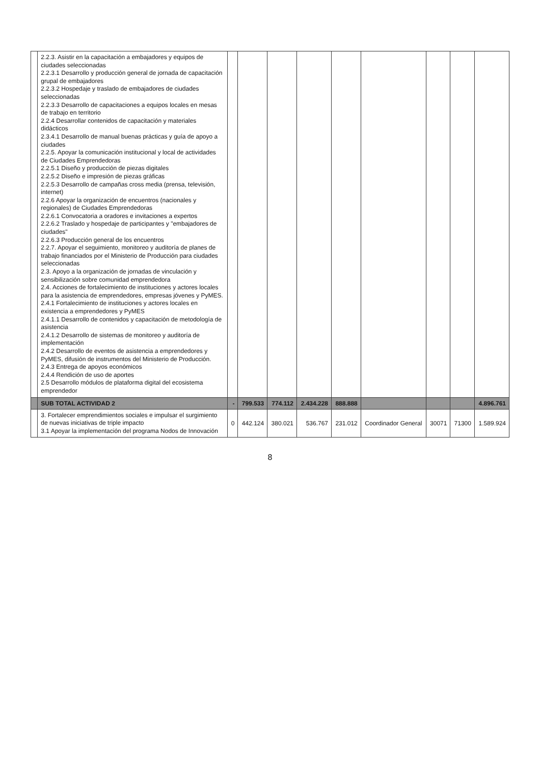| | 2.2.3. Asistir en la capacitación a embajadores y equipos de ciudades seleccionadas 2.2.3.1 Desarrollo y producción general de jornada de capacitación grupal de embajadores 2.2.3.2 Hospedaje y traslado de embajadores de ciudades seleccionadas 2.2.3.3 Desarrollo de capacitaciones a equipos locales en mesas de trabajo en territorio 2.2.4 Desarrollar contenidos de capacitación y materiales didácticos 2.3.4.1 Desarrollo de manual buenas prácticas y guía de apoyo a ciudades 2.2.5. Apoyar la comunicación institucional y local de actividades de Ciudades Emprendedoras 2.2.5.1 Diseño y producción de piezas digitales 2.2.5.2 Diseño e impresión de piezas gráficas 2.2.5.3 Desarrollo de campañas cross media (prensa, televisión, internet) 2.2.6 Apoyar la organización de encuentros (nacionales y regionales) de Ciudades Emprendedoras 2.2.6.1 Convocatoria a oradores e invitaciones a expertos 2.2.6.2 Traslado y hospedaje de participantes y "embajadores de ciudades" 2.2.6.3 Producción general de los encuentros 2.2.7. Apoyar el seguimiento, monitoreo y auditoría de planes de trabajo financiados por el Ministerio de Producción para ciudades seleccionadas 2.3. Apoyo a la organización de jornadas de vinculación y sensibilización sobre comunidad emprendedora 2.4. Acciones de fortalecimiento de instituciones y actores locales para la asistencia de emprendedores, empresas jóvenes y PyMES. 2.4.1 Fortalecimiento de instituciones y actores locales en existencia a emprendedores y PyMES 2.4.1.1 Desarrollo de contenidos y capacitación de metodología de asistencia 2.4.1.2 Desarrollo de sistemas de monitoreo y auditoría de implementación 2.4.2 Desarrollo de eventos de asistencia a emprendedores y PyMES, difusión de instrumentos del Ministerio de Producción. 2.4.3 Entrega de apoyos económicos 2.4.4 Rendición de uso de aportes 2.5 Desarrollo módulos de plataforma digital del ecosistema emprendedor | | | | | | | | | |
| | SUB TOTAL ACTIVIDAD 2 | - | 799.533 | 774.112 | 2.434.228 | 888.888 | | | | 4.896.761 |
| | 3. Fortalecer emprendimientos sociales e impulsar el surgimiento de nuevas iniciativas de triple impacto 3.1 Apoyar la implementación del programa Nodos de Innovación | 0 | 442.124 | 380.021 | 536.767 | 231.012 | Coordinador General | 30071 | 71300 | 1.589.924 |
8